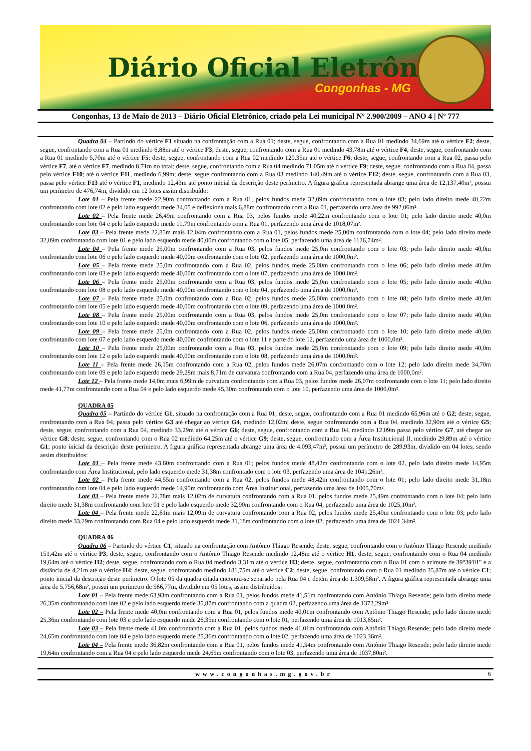Diário Oficial Eletrônico
Congonhas - MG
Congonhas, 13 de Maio de 2013 – Diário Oficial Eletrônico, criado pela Lei municipal Nº 2.900/2009 – ANO 4 | Nº 777
Quadra 04 – Partindo do vértice F1 situado na confrontação com a Rua 01; deste, segue, confrontando com a Rua 01 medindo 34,69m até o vértice F2; deste, segue, confrontando com a Rua 01 medindo 6,88m até o vértice F3; deste, segue, confrontando com a Rua 01 medindo 43,78m até o vértice F4; deste, segue, confrontando com a Rua 01 medindo 5,70m até o vértice F5; deste, segue, confrontando com a Rua 02 medindo 120,35m até o vértice F6; deste, segue, confrontando com a Rua 02, passa pelo vértice F7, até o vértice F7, medindo 8,71m no total; deste, segue, confrontando com a Rua 04 medindo 71,05m até o vértice F9; deste, segue, confrontando com a Rua 04, passa pelo vértice F10; até o vértice F11, medindo 6,99m; deste, segue confrontando com a Rua 03 medindo 140,49m até o vértice F12; deste, segue, confrontando com a Rua 03, passa pelo vértice F13 até o vértice F1, medindo 12,43m até ponto inicial da descrição deste perímetro. A figura gráfica representada abrange uma área de 12.137,40m², possui um perímetro de 476,74m, dividido em 12 lotes assim distribuído:
Lote 01 – Pela frente mede 22,90m confrontando com a Rua 01, pelos fundos mede 32,09m confrontando com o lote 03; pelo lado direito mede 40,22m confrontando com lote 02 e pelo lado esquerdo mede 34,05 e deflexiona mais 6,88m confrontando com a Rua 01, perfazendo uma área de 992,06m².
Lote 02 – Pela frente mede 26,49m confrontando com a Rua 03, pelos fundos mede 40,22m confrontando com o lote 01; pelo lado direito mede 40,0m confrontando com lote 04 e pelo lado esquerdo mede 11,79m confrontando com a Rua 01, perfazendo uma área de 1018,07m².
Lote 03 – Pela frente mede 22,85m mais 12,04m confrontando com a Rua 01, pelos fundos mede 25,00m confrontando com o lote 04; pelo lado direito mede 32,09m confrontando com lote 01 e pelo lado esquerdo mede 40,00m confrontando com o lote 05, perfazendo uma área de 1126,74m².
Lote 04 – Pela frente mede 25,00m confrontando com a Rua 03, pelos fundos mede 25,0m confrontando com o lote 03; pelo lado direito mede 40,0m confrontando com lote 06 e pelo lado esquerdo mede 40,00m confrontando com o lote 02, perfazendo uma área de 1000,0m².
Lote 05 – Pela frente mede 25,0m confrontando com a Rua 02, pelos fundos mede 25,00m confrontando com o lote 06; pelo lado direito mede 40,0m confrontando com lote 03 e pelo lado esquerdo mede 40,00m confrontando com o lote 07, perfazendo uma área de 1000,0m².
Lote 06 – Pela frente mede 25,00m confrontando com a Rua 03, pelos fundos mede 25,0m confrontando com o lote 05; pelo lado direito mede 40,0m confrontando com lote 08 e pelo lado esquerdo mede 40,00m confrontando com o lote 04, perfazendo uma área de 1000,0m².
Lote 07 – Pela frente mede 25,0m confrontando com a Rua 02, pelos fundos mede 25,00m confrontando com o lote 08; pelo lado direito mede 40,0m confrontando com lote 05 e pelo lado esquerdo mede 40,00m confrontando com o lote 09, perfazendo uma área de 1000,0m².
Lote 08 – Pela frente mede 25,00m confrontando com a Rua 03, pelos fundos mede 25,0m confrontando com o lote 07; pelo lado direito mede 40,0m confrontando com lote 10 e pelo lado esquerdo mede 40,00m confrontando com o lote 06, perfazendo uma área de 1000,0m².
Lote 09 – Pela frente mede 25,0m confrontando com a Rua 02, pelos fundos mede 25,00m confrontando com o lote 10; pelo lado direito mede 40,0m confrontando com lote 07 e pelo lado esquerdo mede 40,00m confrontando com o lote 11 e parte do lote 12, perfazendo uma área de 1000,0m².
Lote 10 – Pela frente mede 25,00m confrontando com a Rua 03, pelos fundos mede 25,0m confrontando com o lote 09; pelo lado direito mede 40,0m confrontando com lote 12 e pelo lado esquerdo mede 40,00m confrontando com o lote 08, perfazendo uma área de 1000,0m².
Lote 11 – Pela frente mede 26,15m confrontando com a Rua 02, pelos fundos mede 26,07m confrontando com o lote 12; pelo lado direito mede 34,70m confrontando com lote 09 e pelo lado esquerdo mede 29,28m mais 8,71m de curvatura confrontando com a Rua 04, perfazendo uma área de 1000,0m².
Lote 12 – Pela frente mede 14,0m mais 6,99m de curvatura confrontando com a Rua 03, pelos fundos mede 26,07m confrontando com o lote 11; pelo lado direito mede 41,77m confrontando com a Rua 04 e pelo lado esquerdo mede 45,30m confrontando com o lote 10, perfazendo uma área de 1000,0m².
QUADRA 05
Quadra 05 – Partindo do vértice G1, situado na confrontação com a Rua 01; deste, segue, confrontando com a Rua 01 medindo 65,96m até o G2; deste, segue, confrontando com a Rua 04, passa pelo vértice G3 até chegar ao vértice G4, medindo 12,02m; deste, segue confrontando com a Rua 04, medindo 32,90m até o vértice G5; deste, segue, confrontando com a Rua 04, medindo 33,29m até o vértice G6; deste, segue, confrontando com a Rua 04, medindo 12,09m passa pelo vértice G7, até chegar ao vértice G8; deste, segue, confrontando com o Rua 02 medindo 64,25m até o vértice G9; deste, segue, confrontando com a Área Institucional II, medindo 29,89m até o vértice G1; ponto inicial da descrição deste perímetro. A figura gráfica representada abrange uma área de 4.093,47m², possui um perímetro de 289,93m, dividido em 04 lotes, sendo assim distribuídos:
Lote 01 – Pela frente mede 43,60m confrontando com a Rua 01; pelos fundos mede 48,42m confrontando com o lote 02, pelo lado direito mede 14,95m confrontando com Área Institucional, pelo lado esquerdo mede 31,38m confrontado com o lote 03, perfazendo uma área de 1041,26m².
Lote 02 – Pela frente mede 44,55m confrontando com a Rua 02, pelos fundos mede 48,42m confrontando com o lote 01; pelo lado direito mede 31,18m confrontando com lote 04 e pelo lado esquerdo mede 14,95m confrontando com Área Institucional, perfazendo uma área de 1005,70m².
Lote 03 – Pela frente mede 22,78m mais 12,02m de curvatura confrontando com a Rua 01, pelos fundos mede 25,49m confrontando com o lote 04; pelo lado direito mede 31,38m confrontando com lote 01 e pelo lado esquerdo mede 32,90m confrontando com o Rua 04, perfazendo uma área de 1025,10m².
Lote 04 – Pela frente mede 22,61m mais 12,09m de curvatura confrontando com a Rua 02, pelos fundos mede 25,49m confrontando com o lote 03; pelo lado direito mede 33,29m confrontando com Rua 04 e pelo lado esquerdo mede 31,18m confrontando com o lote 02, perfazendo uma área de 1021,34m².
QUADRA 06
Quadra 06 – Partindo do vértice C1, situado na confrontação com Antônio Thiago Resende; deste, segue, confrontando com o Antônio Thiago Resende medindo 151,42m até o vértice P3; deste, segue, confrontando com o Antônio Thiago Resende medindo 12,48m até o vértice H1; deste, segue, confrontando com o Rua 04 medindo 19,64m até o vértice H2; deste, segue, confrontando com o Rua 04 medindo 3,31m até o vértice H3; deste, segue, confrontando com o Rua 01 com o azimute de 39°39'01" e a distância de 4,21m até o vértice H4; deste, segue, confrontando medindo 181,75m até o vértice C2; deste, segue, confrontando com o Rua 01 medindo 35,87m até o vértice C1; ponto inicial da descrição deste perímetro. O lote 05 da quadra citada encontra-se separado pela Rua 04 e detém área de 1.309,58m². A figura gráfica representada abrange uma área de 5.756,68m², possui um perímetro de 566,77m, dividido em 05 lotes, assim distribuídos:
Lote 01 – Pela frente mede 63,93m confrontando com a Rua 01, pelos fundos mede 41,51m confrontando com Antônio Thiago Resende; pelo lado direito mede 26,35m confrontando com lote 02 e pelo lado esquerdo mede 35,87m confrontando com a quadra 02, perfazendo uma área de 1372,29m².
Lote 02 – Pela frente mede 40,0m confrontando com a Rua 01, pelos fundos mede 40,01m confrontando com Antônio Thiago Resende; pelo lado direito mede 25,36m confrontando com lote 03 e pelo lado esquerdo mede 26,35m confrontando com o lote 01, perfazendo uma área de 1013,65m².
Lote 03 – Pela frente mede 41,0m confrontando com a Rua 01, pelos fundos mede 41,01m confrontando com Antônio Thiago Resende; pelo lado direito mede 24,65m confrontando com lote 04 e pelo lado esquerdo mede 25,36m confrontando com o lote 02, perfazendo uma área de 1023,36m².
Lote 04 – Pela frente mede 36,82m confrontando com a Rua 01, pelos fundos mede 41,54m confrontando com Antônio Thiago Resende; pelo lado direito mede 19,64m confrontando com a Rua 04 e pelo lado esquerdo mede 24,65m confrontando com o lote 03, perfazendo uma área de 1037,80m².
www.congonhas.mg.gov.br 6